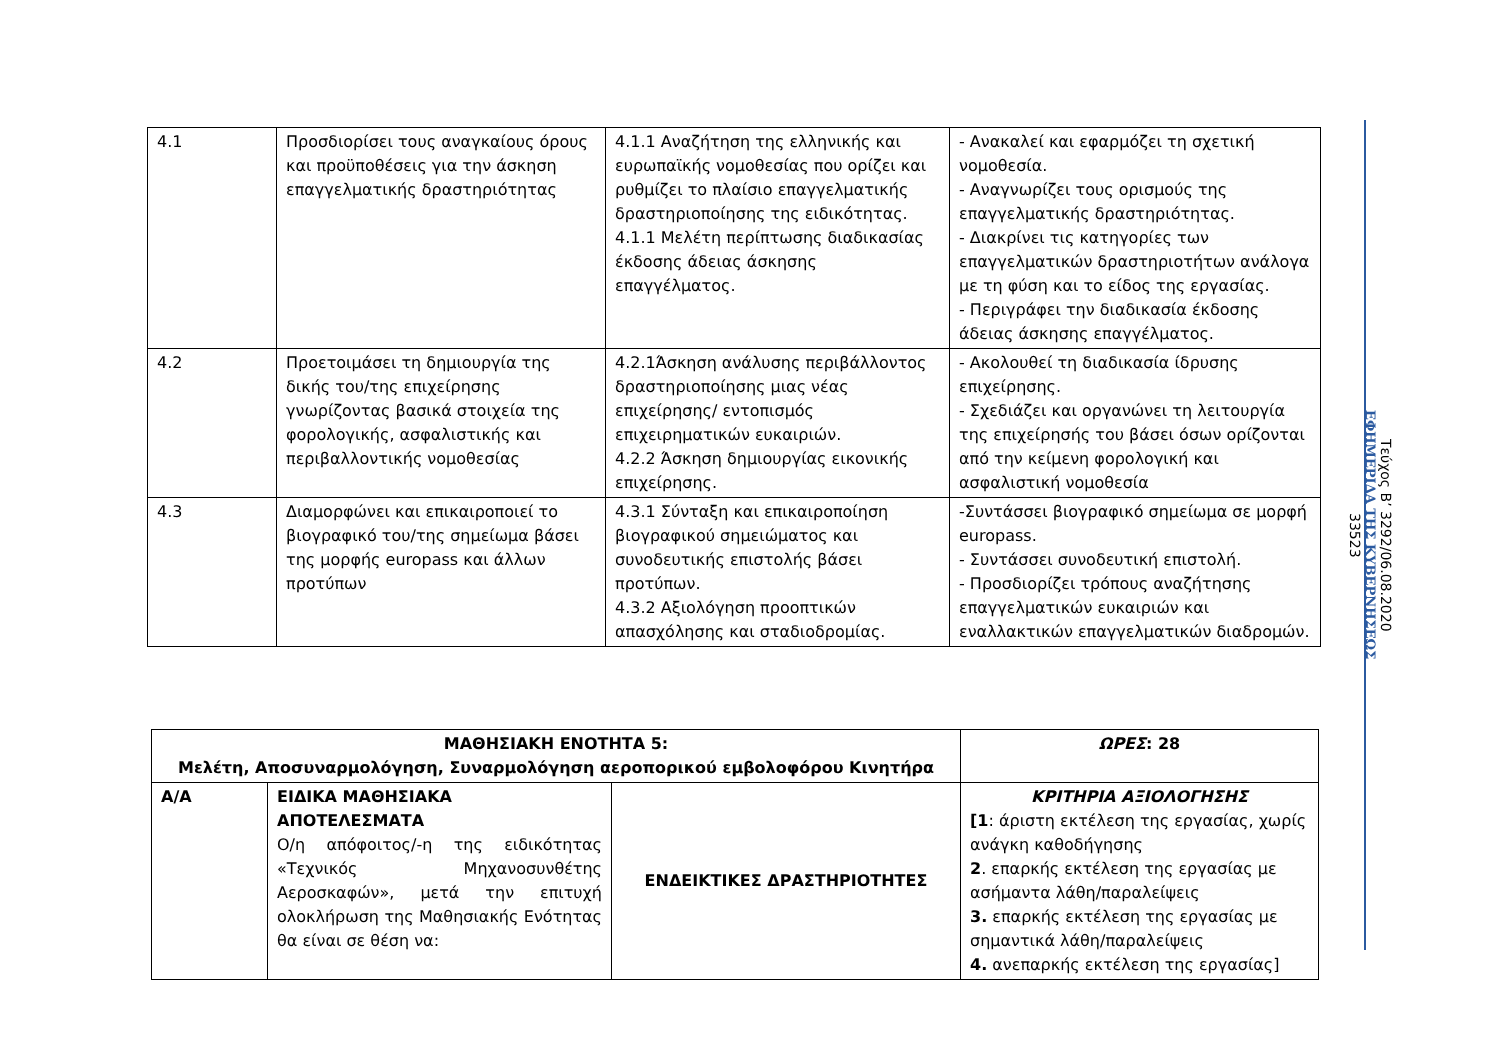| 4.1 | Προσδιορίσει τους αναγκαίους όρους και προϋποθέσεις για την άσκηση επαγγελματικής δραστηριότητας | 4.1.1 Αναζήτηση της ελληνικής και ευρωπαϊκής νομοθεσίας που ορίζει και ρυθμίζει το πλαίσιο επαγγελματικής δραστηριοποίησης της ειδικότητας. 4.1.1 Μελέτη περίπτωσης διαδικασίας έκδοσης άδειας άσκησης επαγγέλματος. | - Ανακαλεί και εφαρμόζει τη σχετική νομοθεσία. - Αναγνωρίζει τους ορισμούς της επαγγελματικής δραστηριότητας. - Διακρίνει τις κατηγορίες των επαγγελματικών δραστηριοτήτων ανάλογα με τη φύση και το είδος της εργασίας. - Περιγράφει την διαδικασία έκδοσης άδειας άσκησης επαγγέλματος. |
| 4.2 | Προετοιμάσει τη δημιουργία της δικής του/της επιχείρησης γνωρίζοντας βασικά στοιχεία της φορολογικής, ασφαλιστικής και περιβαλλοντικής νομοθεσίας | 4.2.1Άσκηση ανάλυσης περιβάλλοντος δραστηριοποίησης μιας νέας επιχείρησης/ εντοπισμός επιχειρηματικών ευκαιριών. 4.2.2 Άσκηση δημιουργίας εικονικής επιχείρησης. | - Ακολουθεί τη διαδικασία ίδρυσης επιχείρησης. - Σχεδιάζει και οργανώνει τη λειτουργία της επιχείρησής του βάσει όσων ορίζονται από την κείμενη φορολογική και ασφαλιστική νομοθεσία |
| 4.3 | Διαμορφώνει και επικαιροποιεί το βιογραφικό του/της σημείωμα βάσει της μορφής europass και άλλων προτύπων | 4.3.1 Σύνταξη και επικαιροποίηση βιογραφικού σημειώματος και συνοδευτικής επιστολής βάσει προτύπων. 4.3.2 Αξιολόγηση προοπτικών απασχόλησης και σταδιοδρομίας. | -Συντάσσει βιογραφικό σημείωμα σε μορφή europass. - Συντάσσει συνοδευτική επιστολή. - Προσδιορίζει τρόπους αναζήτησης επαγγελματικών ευκαιριών και εναλλακτικών επαγγελματικών διαδρομών. |
| ΜΑΘΗΣΙΑΚΗ ΕΝΟΤΗΤΑ 5: Μελέτη, Αποσυναρμολόγηση, Συναρμολόγηση αεροπορικού εμβολοφόρου Κινητήρα | | | ΩΡΕΣ : 28 |
| Α/Α | ΕΙΔΙΚΑ ΜΑΘΗΣΙΑΚΑ ΑΠΟΤΕΛΕΣΜΑΤΑ Ο/η απόφοιτος/-η της ειδικότητας «Τεχνικός Μηχανοσυνθέτης Αεροσκαφών», μετά την επιτυχή ολοκλήρωση της Μαθησιακής Ενότητας θα είναι σε θέση να: | ΕΝΔΕΙΚΤΙΚΕΣ ΔΡΑΣΤΗΡΙΟΤΗΤΕΣ | ΚΡΙΤΗΡΙΑ ΑΞΙΟΛΟΓΗΣΗΣ [1 : άριστη εκτέλεση της εργασίας, χωρίς ανάγκη καθοδήγησης 2 . επαρκής εκτέλεση της εργασίας με ασήμαντα λάθη/παραλείψεις 3. επαρκής εκτέλεση της εργασίας με σημαντικά λάθη/παραλείψεις 4. ανεπαρκής εκτέλεση της εργασίας] |
Τεύχος Β’ 3292/06.08.2020
ΕΦΗΜΕΡΙΔΑ ΤΗΣ ΚΥΒΕΡΝΗΣΕΩΣ
33523